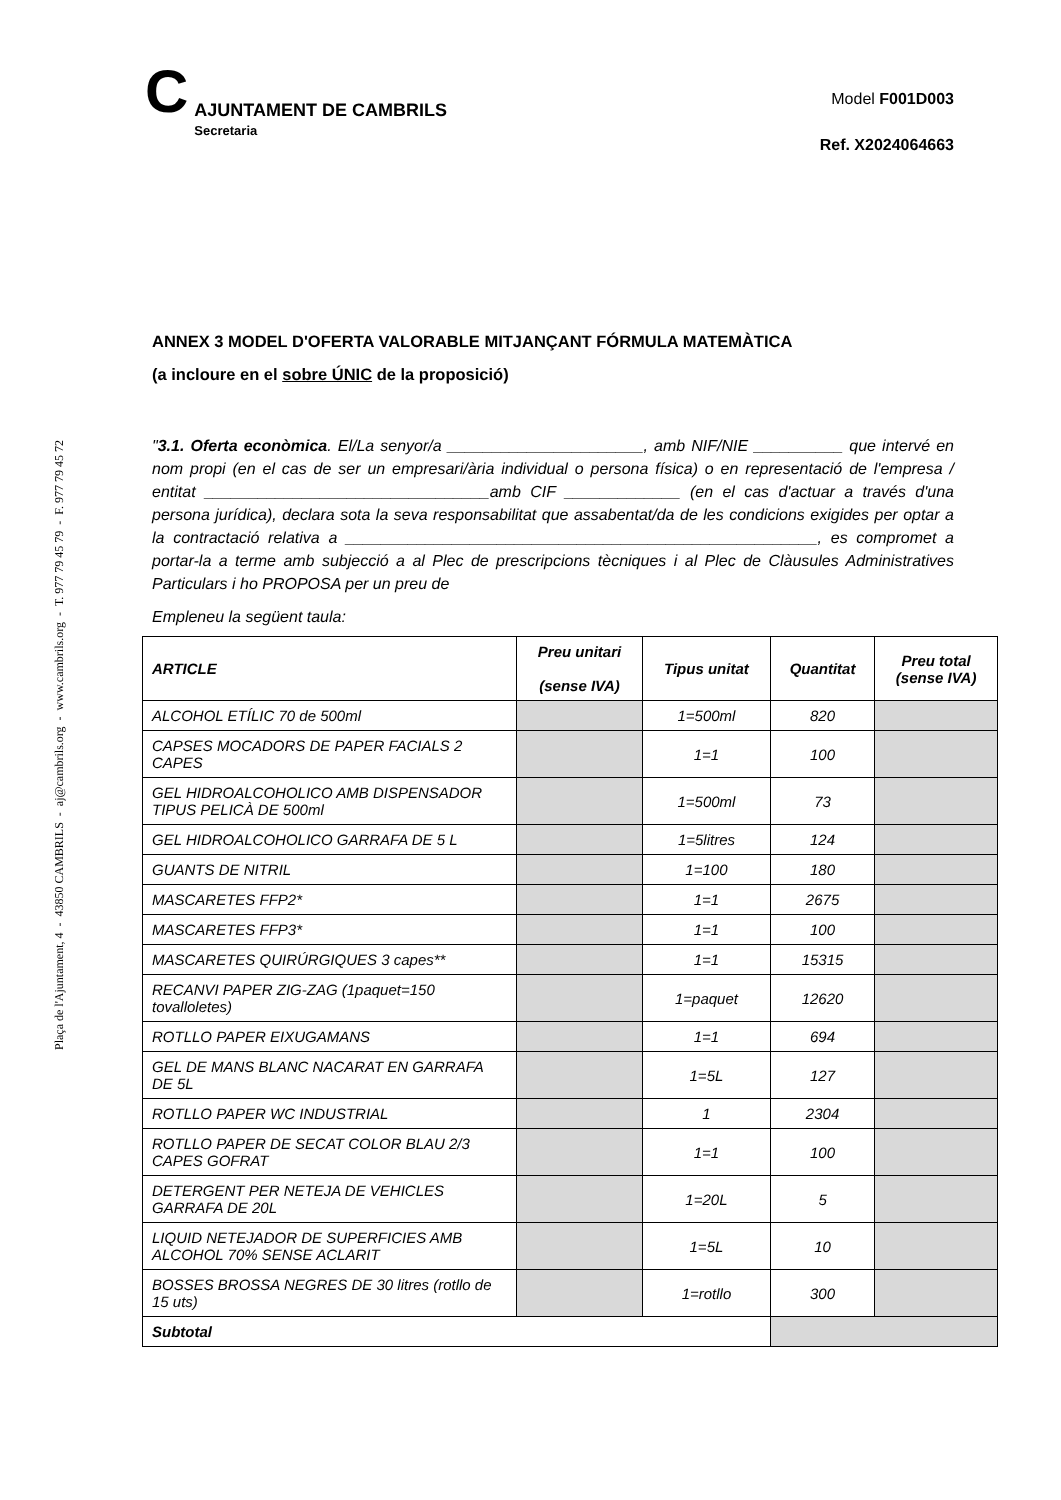Plaça de l'Ajuntament, 4 - 43850 CAMBRILS - aj@cambrils.org - www.cambrils.org - T. 977 79 45 79 - F. 977 79 45 72
C
AJUNTAMENT DE CAMBRILS
Secretaria
Model F001D003
Ref. X2024064663
ANNEX 3 MODEL D'OFERTA VALORABLE MITJANÇANT FÓRMULA MATEMÀTICA
(a incloure en el sobre ÚNIC de la proposició)
"3.1. Oferta econòmica. El/La senyor/a ______________________, amb NIF/NIE __________ que intervé en nom propi (en el cas de ser un empresari/ària individual o persona física) o en representació de l'empresa / entitat ________________________________amb CIF _____________ (en el cas d'actuar a través d'una persona jurídica), declara sota la seva responsabilitat que assabentat/da de les condicions exigides per optar a la contractació relativa a _____________________________________________________, es compromet a portar-la a terme amb subjecció a al Plec de prescripcions tècniques i al Plec de Clàusules Administratives Particulars i ho PROPOSA per un preu de
Empleneu la següent taula:
| ARTICLE | Preu unitari (sense IVA) | Tipus unitat | Quantitat | Preu total (sense IVA) |
| --- | --- | --- | --- | --- |
| ALCOHOL ETÍLIC 70 de 500ml | | 1=500ml | 820 | |
| CAPSES MOCADORS DE PAPER FACIALS 2 CAPES | | 1=1 | 100 | |
| GEL HIDROALCOHOLICO AMB DISPENSADOR TIPUS PELICÀ DE 500ml | | 1=500ml | 73 | |
| GEL HIDROALCOHOLICO GARRAFA DE 5 L | | 1=5litres | 124 | |
| GUANTS DE NITRIL | | 1=100 | 180 | |
| MASCARETES FFP2* | | 1=1 | 2675 | |
| MASCARETES FFP3* | | 1=1 | 100 | |
| MASCARETES QUIRÚRGIQUES 3 capes** | | 1=1 | 15315 | |
| RECANVI PAPER ZIG-ZAG (1paquet=150 tovalloletes) | | 1=paquet | 12620 | |
| ROTLLO PAPER EIXUGAMANS | | 1=1 | 694 | |
| GEL DE MANS BLANC NACARAT EN GARRAFA DE 5L | | 1=5L | 127 | |
| ROTLLO PAPER WC INDUSTRIAL | | 1 | 2304 | |
| ROTLLO PAPER DE SECAT COLOR BLAU 2/3 CAPES GOFRAT | | 1=1 | 100 | |
| DETERGENT PER NETEJA DE VEHICLES GARRAFA DE 20L | | 1=20L | 5 | |
| LIQUID NETEJADOR DE SUPERFICIES AMB ALCOHOL 70% SENSE ACLARIT | | 1=5L | 10 | |
| BOSSES BROSSA NEGRES DE 30 litres (rotllo de 15 uts) | | 1=rotllo | 300 | |
| Subtotal | | | | |